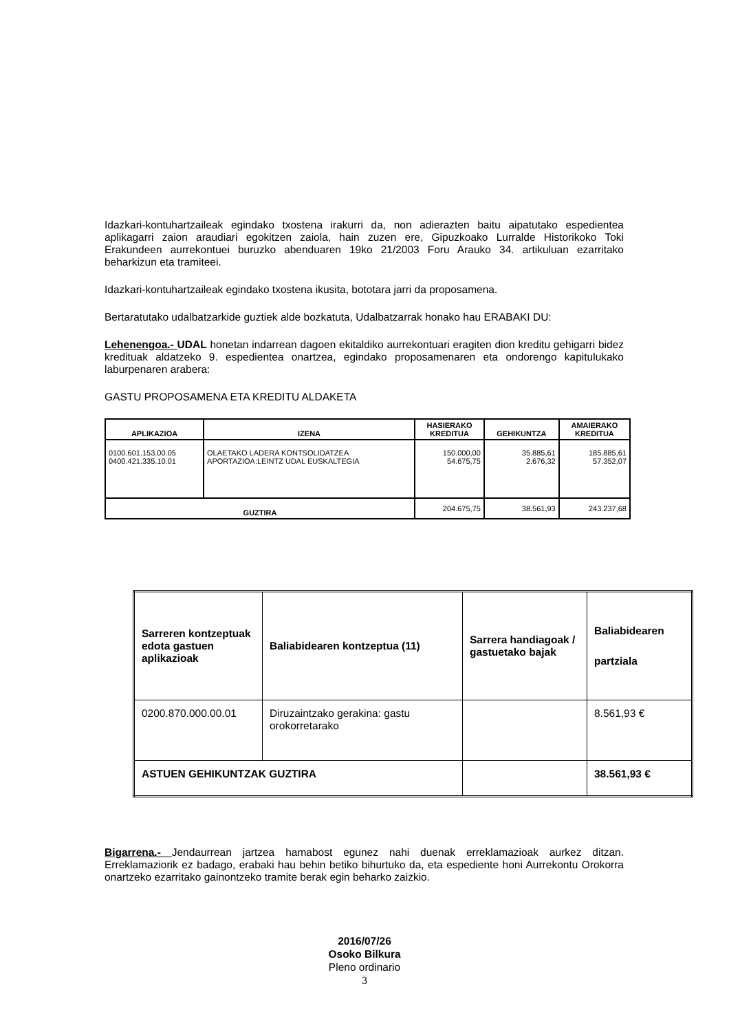Idazkari-kontuhartzaileak egindako txostena irakurri da, non adierazten baitu aipatutako espedientea aplikagarri zaion araudiari egokitzen zaiola, hain zuzen ere, Gipuzkoako Lurralde Historikoko Toki Erakundeen aurrekontuei buruzko abenduaren 19ko 21/2003 Foru Arauko 34. artikuluan ezarritako beharkizun eta tramiteei.
Idazkari-kontuhartzaileak egindako txostena ikusita, bototara jarri da proposamena.
Bertaratutako udalbatzarkide guztiek alde bozkatuta, Udalbatzarrak honako hau ERABAKI DU:
Lehenengoa.- UDAL honetan indarrean dagoen ekitaldiko aurrekontuari eragiten dion kreditu gehigarri bidez kredituak aldatzeko 9. espedientea onartzea, egindako proposamenaren eta ondorengo kapitulukako laburpenaren arabera:
GASTU PROPOSAMENA ETA KREDITU ALDAKETA
| APLIKAZIOA | IZENA | HASIERAKO KREDITUA | GEHIKUNTZA | AMAIERAKO KREDITUA |
| --- | --- | --- | --- | --- |
| 0100.601.153.00.05 0400.421.335.10.01 | OLAETAKO LADERA KONTSOLIDATZEA APORTAZIOA:LEINTZ UDAL EUSKALTEGIA | 150.000,00 54.675,75 | 35.885,61 2.676,32 | 185.885,61 57.352,07 |
| GUZTIRA | | 204.675,75 | 38.561,93 | 243.237,68 |
| Sarreren kontzeptuak edota gastuen aplikazioak | Baliabidearen kontzeptua (11) | Sarrera handiagoak / gastuetako bajak | Baliabidearen partziala |
| 0200.870.000.00.01 | Diruzaintzako gerakina: gastu orokorretarako | | 8.561,93 € |
| ASTUEN GEHIKUNTZAK GUZTIRA | | | 38.561,93 € |
Bigarrena.- Jendaurrean jartzea hamabost egunez nahi duenak erreklamazioak aurkez ditzan. Erreklamaziorik ez badago, erabaki hau behin betiko bihurtuko da, eta espediente honi Aurrekontu Orokorra onartzeko ezarritako gainontzeko tramite berak egin beharko zaizkio.
2016/07/26
Osoko Bilkura
Pleno ordinario
3